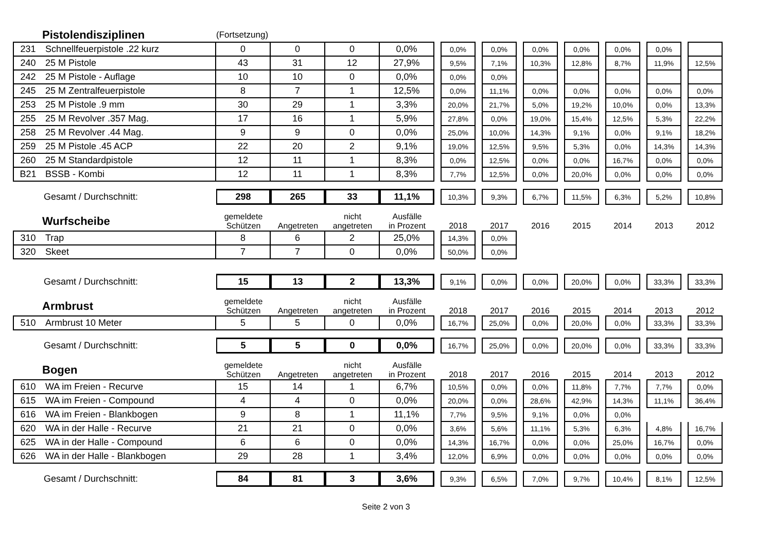| | Pistolendisziplinen | (Fortsetzung) | | | | | | | | | | | | | | | | | |
| 231 | Schnellfeuerpistole .22 kurz | 0 | 0 | 0 | 0,0% | | 0,0% | | 0,0% | | 0,0% | | 0,0% | | 0,0% | | 0,0% | | |
| 240 | 25 M Pistole | 43 | 31 | 12 | 27,9% | | 9,5% | | 7,1% | | 10,3% | | 12,8% | | 8,7% | | 11,9% | | 12,5% |
| 242 | 25 M Pistole - Auflage | 10 | 10 | 0 | 0,0% | | 0,0% | | 0,0% | | | | | | | | | | |
| 245 | 25 M Zentralfeuerpistole | 8 | 7 | 1 | 12,5% | | 0,0% | | 11,1% | | 0,0% | | 0,0% | | 0,0% | | 0,0% | | 0,0% |
| 253 | 25 M Pistole .9 mm | 30 | 29 | 1 | 3,3% | | 20,0% | | 21,7% | | 5,0% | | 19,2% | | 10,0% | | 0,0% | | 13,3% |
| 255 | 25 M Revolver .357 Mag. | 17 | 16 | 1 | 5,9% | | 27,8% | | 0,0% | | 19,0% | | 15,4% | | 12,5% | | 5,3% | | 22,2% |
| 258 | 25 M Revolver .44 Mag. | 9 | 9 | 0 | 0,0% | | 25,0% | | 10,0% | | 14,3% | | 9,1% | | 0,0% | | 9,1% | | 18,2% |
| 259 | 25 M Pistole .45 ACP | 22 | 20 | 2 | 9,1% | | 19,0% | | 12,5% | | 9,5% | | 5,3% | | 0,0% | | 14,3% | | 14,3% |
| 260 | 25 M Standardpistole | 12 | 11 | 1 | 8,3% | | 0,0% | | 12,5% | | 0,0% | | 0,0% | | 16,7% | | 0,0% | | 0,0% |
| B21 | BSSB - Kombi | 12 | 11 | 1 | 8,3% | | 7,7% | | 12,5% | | 0,0% | | 20,0% | | 0,0% | | 0,0% | | 0,0% |
| Gesamt / Durchschnitt: | | 298 | 265 | 33 | 11,1% | | 10,3% | | 9,3% | | 6,7% | | 11,5% | | 6,3% | | 5,2% | | 10,8% |
| | Wurfscheibe | gemeldete Schützen | Angetreten | nicht angetreten | Ausfälle in Prozent | | 2018 | | 2017 | | 2016 | | 2015 | | 2014 | | 2013 | | 2012 |
| 310 | Trap | 8 | 6 | 2 | 25,0% | | 14,3% | | 0,0% | | | | | | | | | | |
| 320 | Skeet | 7 | 7 | 0 | 0,0% | | 50,0% | | 0,0% | | | | | | | | | | |
| Gesamt / Durchschnitt: | | 15 | 13 | 2 | 13,3% | | 9,1% | | 0,0% | | 0,0% | | 20,0% | | 0,0% | | 33,3% | | 33,3% |
| | Armbrust | gemeldete Schützen | Angetreten | nicht angetreten | Ausfälle in Prozent | | 2018 | | 2017 | | 2016 | | 2015 | | 2014 | | 2013 | | 2012 |
| 510 | Armbrust 10 Meter | 5 | 5 | 0 | 0,0% | | 16,7% | | 25,0% | | 0,0% | | 20,0% | | 0,0% | | 33,3% | | 33,3% |
| Gesamt / Durchschnitt: | | 5 | 5 | 0 | 0,0% | | 16,7% | | 25,0% | | 0,0% | | 20,0% | | 0,0% | | 33,3% | | 33,3% |
| | Bogen | gemeldete Schützen | Angetreten | nicht angetreten | Ausfälle in Prozent | | 2018 | | 2017 | | 2016 | | 2015 | | 2014 | | 2013 | | 2012 |
| 610 | WA im Freien - Recurve | 15 | 14 | 1 | 6,7% | | 10,5% | | 0,0% | | 0,0% | | 11,8% | | 7,7% | | 7,7% | | 0,0% |
| 615 | WA im Freien - Compound | 4 | 4 | 0 | 0,0% | | 20,0% | | 0,0% | | 28,6% | | 42,9% | | 14,3% | | 11,1% | | 36,4% |
| 616 | WA im Freien - Blankbogen | 9 | 8 | 1 | 11,1% | | 7,7% | | 9,5% | | 9,1% | | 0,0% | | 0,0% | | | | |
| 620 | WA in der Halle - Recurve | 21 | 21 | 0 | 0,0% | | 3,6% | | 5,6% | | 11,1% | | 5,3% | | 6,3% | | 4,8% | | 16,7% |
| 625 | WA in der Halle - Compound | 6 | 6 | 0 | 0,0% | | 14,3% | | 16,7% | | 0,0% | | 0,0% | | 25,0% | | 16,7% | | 0,0% |
| 626 | WA in der Halle - Blankbogen | 29 | 28 | 1 | 3,4% | | 12,0% | | 6,9% | | 0,0% | | 0,0% | | 0,0% | | 0,0% | | 0,0% |
| Gesamt / Durchschnitt: | | 84 | 81 | 3 | 3,6% | | 9,3% | | 6,5% | | 7,0% | | 9,7% | | 10,4% | | 8,1% | | 12,5% |
Seite 2 von 3